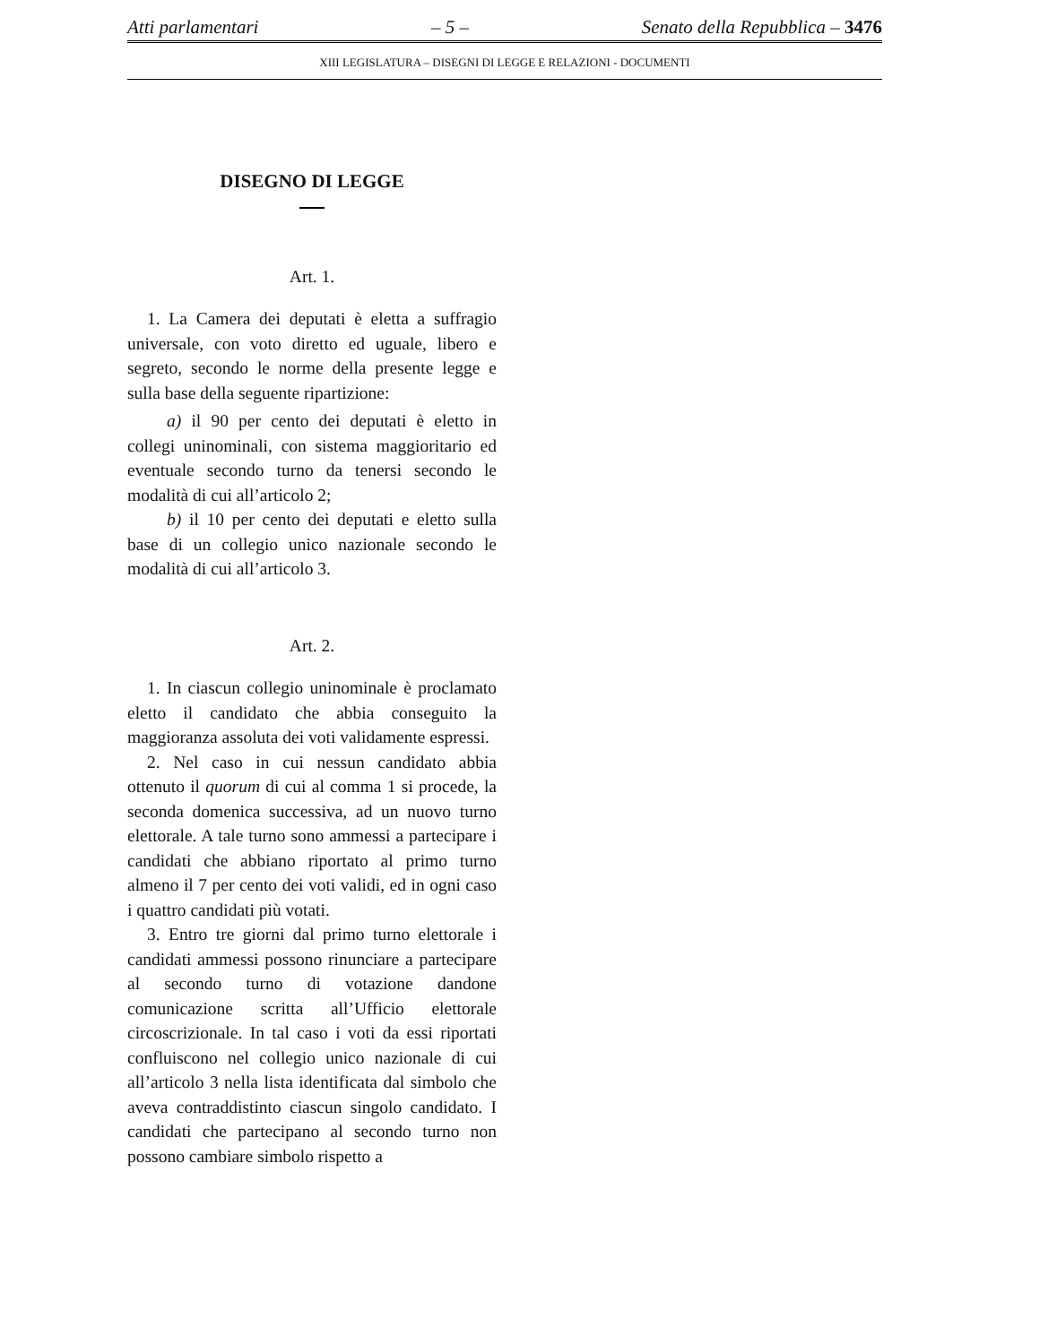Atti parlamentari – 5 – Senato della Repubblica – 3476
XIII LEGISLATURA – DISEGNI DI LEGGE E RELAZIONI - DOCUMENTI
DISEGNO DI LEGGE
Art. 1.
1. La Camera dei deputati è eletta a suffragio universale, con voto diretto ed uguale, libero e segreto, secondo le norme della presente legge e sulla base della seguente ripartizione:
a) il 90 per cento dei deputati è eletto in collegi uninominali, con sistema maggioritario ed eventuale secondo turno da tenersi secondo le modalità di cui all’articolo 2;
b) il 10 per cento dei deputati e eletto sulla base di un collegio unico nazionale secondo le modalità di cui all’articolo 3.
Art. 2.
1. In ciascun collegio uninominale è proclamato eletto il candidato che abbia conseguito la maggioranza assoluta dei voti validamente espressi.
2. Nel caso in cui nessun candidato abbia ottenuto il quorum di cui al comma 1 si procede, la seconda domenica successiva, ad un nuovo turno elettorale. A tale turno sono ammessi a partecipare i candidati che abbiano riportato al primo turno almeno il 7 per cento dei voti validi, ed in ogni caso i quattro candidati più votati.
3. Entro tre giorni dal primo turno elettorale i candidati ammessi possono rinunciare a partecipare al secondo turno di votazione dandone comunicazione scritta all’Ufficio elettorale circoscrizionale. In tal caso i voti da essi riportati confluiscono nel collegio unico nazionale di cui all’articolo 3 nella lista identificata dal simbolo che aveva contraddistinto ciascun singolo candidato. I candidati che partecipano al secondo turno non possono cambiare simbolo rispetto a